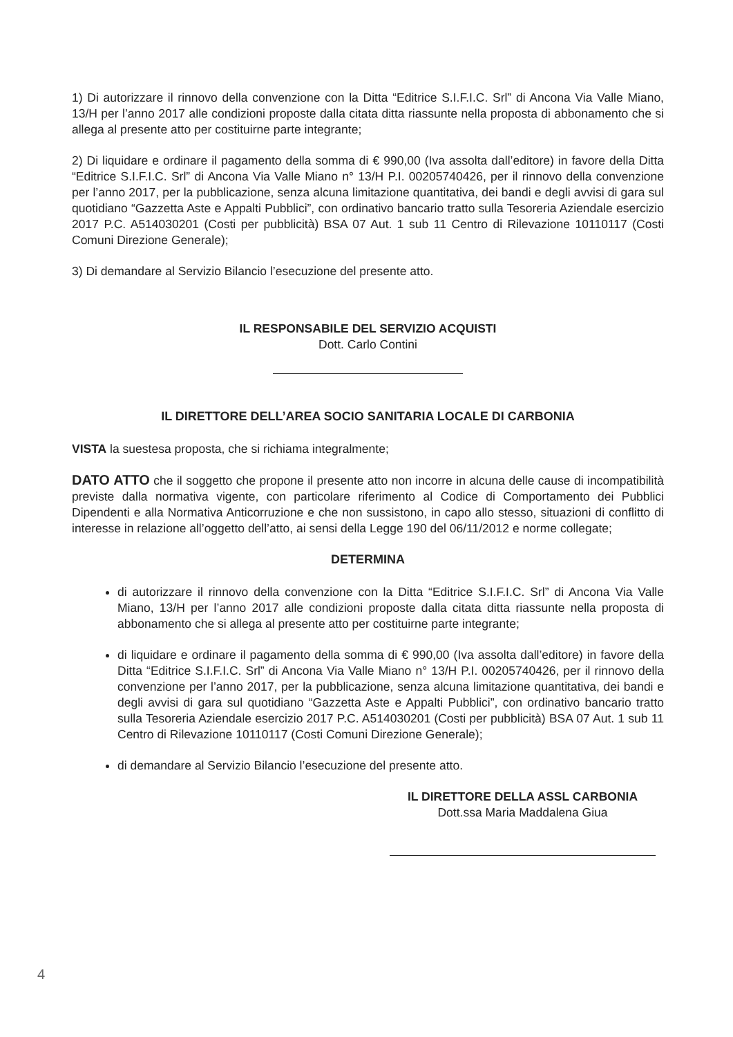1) Di autorizzare il rinnovo della convenzione con la Ditta “Editrice S.I.F.I.C. Srl” di Ancona Via Valle Miano, 13/H per l’anno 2017 alle condizioni proposte dalla citata ditta riassunte nella proposta di abbonamento che si allega al presente atto per costituirne parte integrante;
2) Di liquidare e ordinare il pagamento della somma di € 990,00 (Iva assolta dall’editore) in favore della Ditta “Editrice S.I.F.I.C. Srl” di Ancona Via Valle Miano n° 13/H P.I. 00205740426, per il rinnovo della convenzione per l’anno 2017, per la pubblicazione, senza alcuna limitazione quantitativa, dei bandi e degli avvisi di gara sul quotidiano “Gazzetta Aste e Appalti Pubblici”, con ordinativo bancario tratto sulla Tesoreria Aziendale esercizio 2017 P.C. A514030201 (Costi per pubblicità) BSA 07 Aut. 1 sub 11 Centro di Rilevazione 10110117 (Costi Comuni Direzione Generale);
3) Di demandare al Servizio Bilancio l’esecuzione del presente atto.
IL RESPONSABILE DEL SERVIZIO ACQUISTI
Dott. Carlo Contini
IL DIRETTORE DELL’AREA SOCIO SANITARIA LOCALE DI CARBONIA
VISTA la suestesa proposta, che si richiama integralmente;
DATO ATTO che il soggetto che propone il presente atto non incorre in alcuna delle cause di incompatibilità previste dalla normativa vigente, con particolare riferimento al Codice di Comportamento dei Pubblici Dipendenti e alla Normativa Anticorruzione e che non sussistono, in capo allo stesso, situazioni di conflitto di interesse in relazione all’oggetto dell’atto, ai sensi della Legge 190 del 06/11/2012 e norme collegate;
DETERMINA
di autorizzare il rinnovo della convenzione con la Ditta “Editrice S.I.F.I.C. Srl” di Ancona Via Valle Miano, 13/H per l’anno 2017 alle condizioni proposte dalla citata ditta riassunte nella proposta di abbonamento che si allega al presente atto per costituirne parte integrante;
di liquidare e ordinare il pagamento della somma di € 990,00 (Iva assolta dall’editore) in favore della Ditta “Editrice S.I.F.I.C. Srl” di Ancona Via Valle Miano n° 13/H P.I. 00205740426, per il rinnovo della convenzione per l’anno 2017, per la pubblicazione, senza alcuna limitazione quantitativa, dei bandi e degli avvisi di gara sul quotidiano “Gazzetta Aste e Appalti Pubblici”, con ordinativo bancario tratto sulla Tesoreria Aziendale esercizio 2017 P.C. A514030201 (Costi per pubblicità) BSA 07 Aut. 1 sub 11 Centro di Rilevazione 10110117 (Costi Comuni Direzione Generale);
di demandare al Servizio Bilancio l’esecuzione del presente atto.
IL DIRETTORE DELLA ASSL CARBONIA
Dott.ssa Maria Maddalena Giua
4